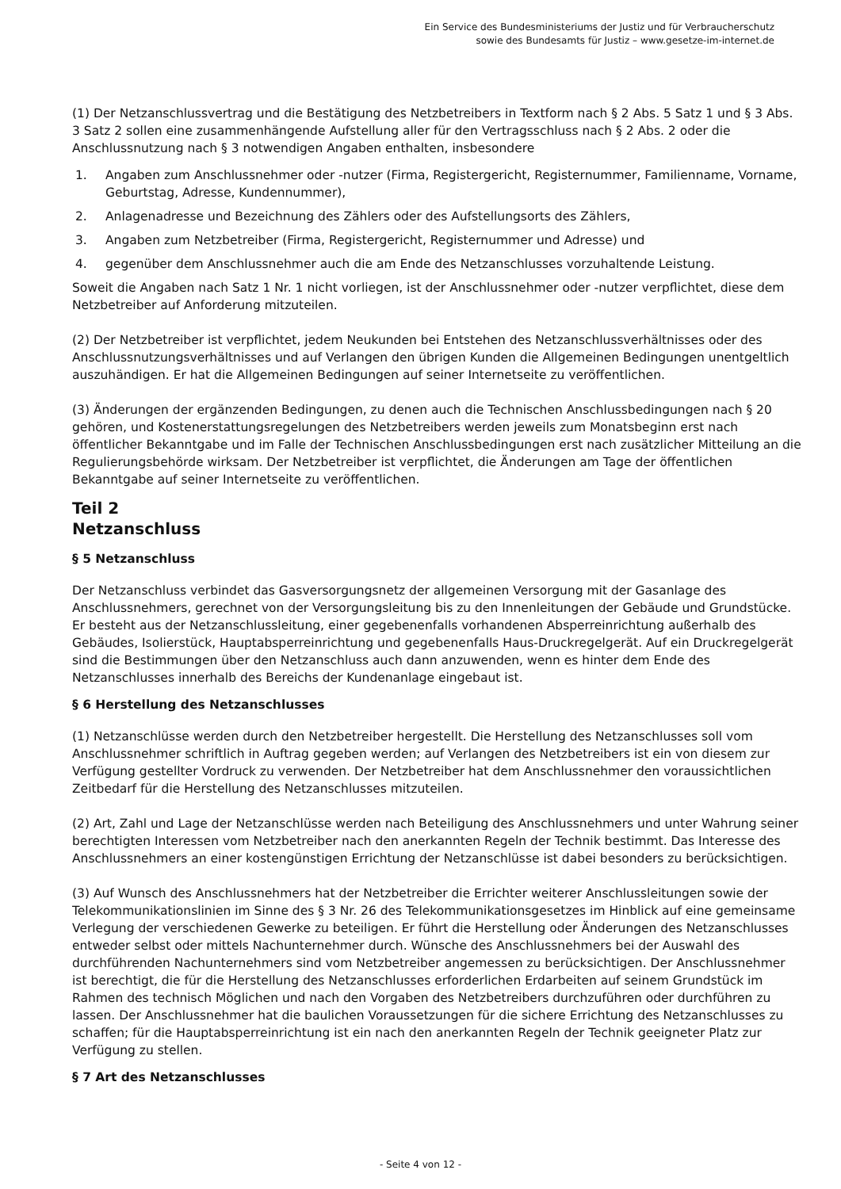Ein Service des Bundesministeriums der Justiz und für Verbraucherschutz
sowie des Bundesamts für Justiz – www.gesetze-im-internet.de
(1) Der Netzanschlussvertrag und die Bestätigung des Netzbetreibers in Textform nach § 2 Abs. 5 Satz 1 und § 3 Abs. 3 Satz 2 sollen eine zusammenhängende Aufstellung aller für den Vertragsschluss nach § 2 Abs. 2 oder die Anschlussnutzung nach § 3 notwendigen Angaben enthalten, insbesondere
1. Angaben zum Anschlussnehmer oder -nutzer (Firma, Registergericht, Registernummer, Familienname, Vorname, Geburtstag, Adresse, Kundennummer),
2. Anlagenadresse und Bezeichnung des Zählers oder des Aufstellungsorts des Zählers,
3. Angaben zum Netzbetreiber (Firma, Registergericht, Registernummer und Adresse) und
4. gegenüber dem Anschlussnehmer auch die am Ende des Netzanschlusses vorzuhaltende Leistung.
Soweit die Angaben nach Satz 1 Nr. 1 nicht vorliegen, ist der Anschlussnehmer oder -nutzer verpflichtet, diese dem Netzbetreiber auf Anforderung mitzuteilen.
(2) Der Netzbetreiber ist verpflichtet, jedem Neukunden bei Entstehen des Netzanschlussverhältnisses oder des Anschlussnutzungsverhältnisses und auf Verlangen den übrigen Kunden die Allgemeinen Bedingungen unentgeltlich auszuhändigen. Er hat die Allgemeinen Bedingungen auf seiner Internetseite zu veröffentlichen.
(3) Änderungen der ergänzenden Bedingungen, zu denen auch die Technischen Anschlussbedingungen nach § 20 gehören, und Kostenerstattungsregelungen des Netzbetreibers werden jeweils zum Monatsbeginn erst nach öffentlicher Bekanntgabe und im Falle der Technischen Anschlussbedingungen erst nach zusätzlicher Mitteilung an die Regulierungsbehörde wirksam. Der Netzbetreiber ist verpflichtet, die Änderungen am Tage der öffentlichen Bekanntgabe auf seiner Internetseite zu veröffentlichen.
Teil 2
Netzanschluss
§ 5 Netzanschluss
Der Netzanschluss verbindet das Gasversorgungsnetz der allgemeinen Versorgung mit der Gasanlage des Anschlussnehmers, gerechnet von der Versorgungsleitung bis zu den Innenleitungen der Gebäude und Grundstücke. Er besteht aus der Netzanschlussleitung, einer gegebenenfalls vorhandenen Absperreinrichtung außerhalb des Gebäudes, Isolierstück, Hauptabsperreinrichtung und gegebenenfalls Haus-Druckregelgerät. Auf ein Druckregelgerät sind die Bestimmungen über den Netzanschluss auch dann anzuwenden, wenn es hinter dem Ende des Netzanschlusses innerhalb des Bereichs der Kundenanlage eingebaut ist.
§ 6 Herstellung des Netzanschlusses
(1) Netzanschlüsse werden durch den Netzbetreiber hergestellt. Die Herstellung des Netzanschlusses soll vom Anschlussnehmer schriftlich in Auftrag gegeben werden; auf Verlangen des Netzbetreibers ist ein von diesem zur Verfügung gestellter Vordruck zu verwenden. Der Netzbetreiber hat dem Anschlussnehmer den voraussichtlichen Zeitbedarf für die Herstellung des Netzanschlusses mitzuteilen.
(2) Art, Zahl und Lage der Netzanschlüsse werden nach Beteiligung des Anschlussnehmers und unter Wahrung seiner berechtigten Interessen vom Netzbetreiber nach den anerkannten Regeln der Technik bestimmt. Das Interesse des Anschlussnehmers an einer kostengünstigen Errichtung der Netzanschlüsse ist dabei besonders zu berücksichtigen.
(3) Auf Wunsch des Anschlussnehmers hat der Netzbetreiber die Errichter weiterer Anschlussleitungen sowie der Telekommunikationslinien im Sinne des § 3 Nr. 26 des Telekommunikationsgesetzes im Hinblick auf eine gemeinsame Verlegung der verschiedenen Gewerke zu beteiligen. Er führt die Herstellung oder Änderungen des Netzanschlusses entweder selbst oder mittels Nachunternehmer durch. Wünsche des Anschlussnehmers bei der Auswahl des durchführenden Nachunternehmers sind vom Netzbetreiber angemessen zu berücksichtigen. Der Anschlussnehmer ist berechtigt, die für die Herstellung des Netzanschlusses erforderlichen Erdarbeiten auf seinem Grundstück im Rahmen des technisch Möglichen und nach den Vorgaben des Netzbetreibers durchzuführen oder durchführen zu lassen. Der Anschlussnehmer hat die baulichen Voraussetzungen für die sichere Errichtung des Netzanschlusses zu schaffen; für die Hauptabsperreinrichtung ist ein nach den anerkannten Regeln der Technik geeigneter Platz zur Verfügung zu stellen.
§ 7 Art des Netzanschlusses
- Seite 4 von 12 -